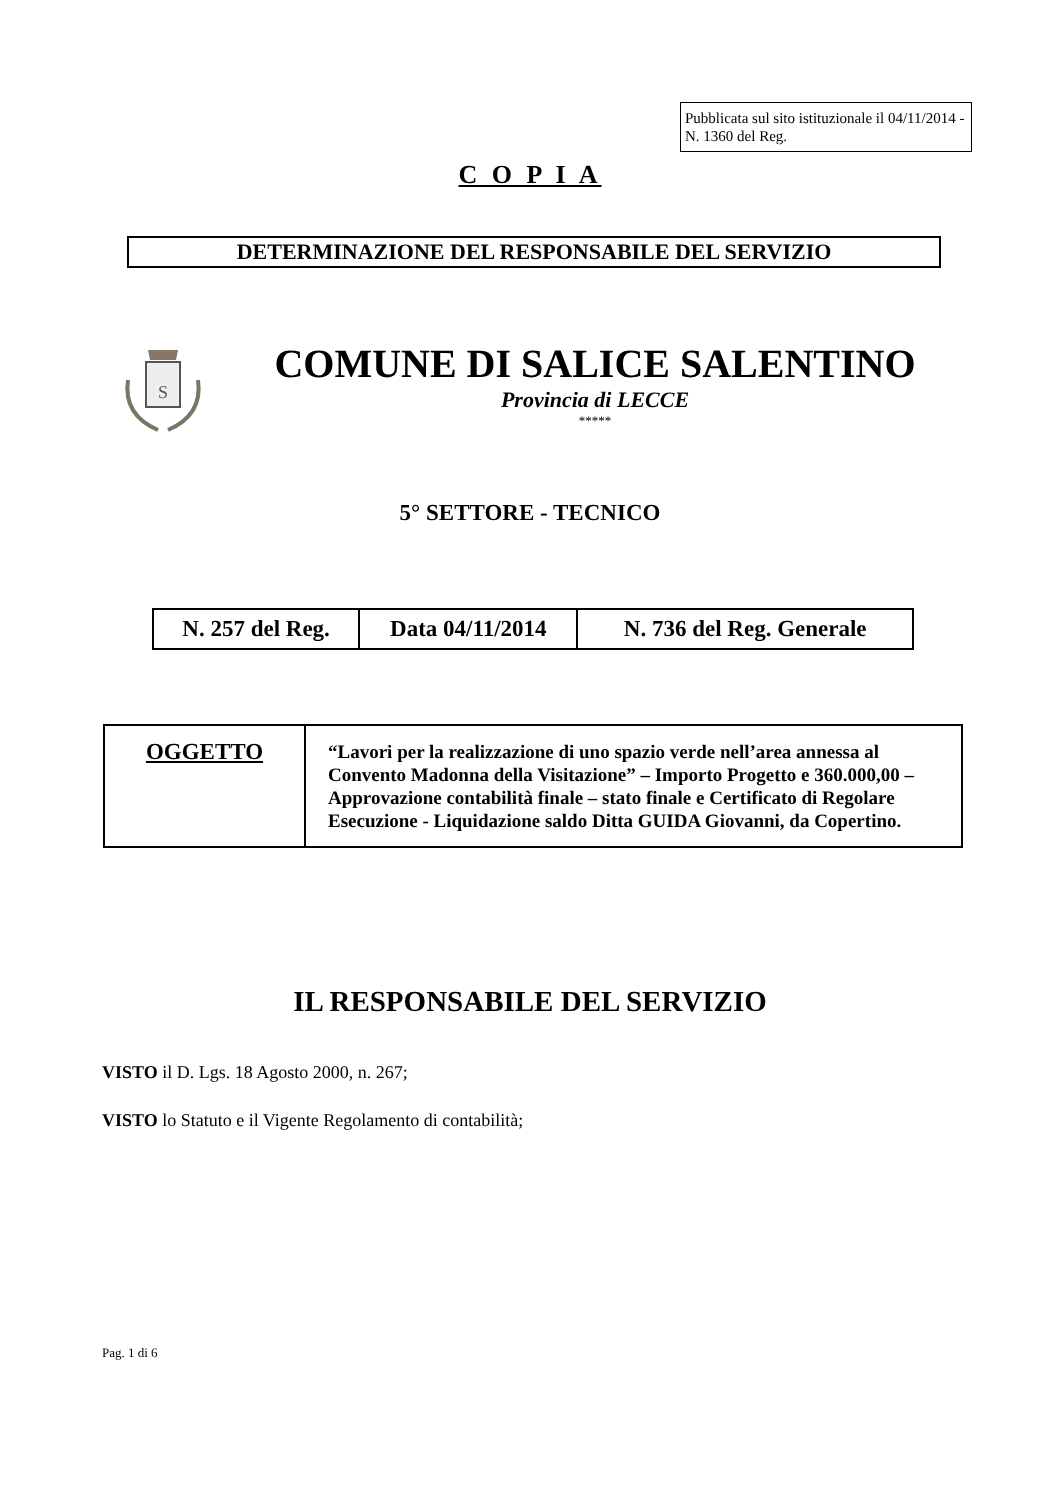Pubblicata sul sito istituzionale il 04/11/2014 - N. 1360 del Reg.
C O P I A
DETERMINAZIONE DEL RESPONSABILE DEL SERVIZIO
S
COMUNE DI SALICE SALENTINO
Provincia di LECCE
*****
5° SETTORE - TECNICO
| N. 257 del Reg. | Data 04/11/2014 | N. 736 del Reg. Generale |
| OGGETTO | “Lavori per la realizzazione di uno spazio verde nell’area annessa al Convento Madonna della Visitazione” – Importo Progetto e 360.000,00 – Approvazione contabilità finale – stato finale e Certificato di Regolare Esecuzione - Liquidazione saldo Ditta GUIDA Giovanni, da Copertino. |
IL RESPONSABILE DEL SERVIZIO
VISTO il D. Lgs. 18 Agosto 2000, n. 267;
VISTO lo Statuto e il Vigente Regolamento di contabilità;
Pag. 1 di 6